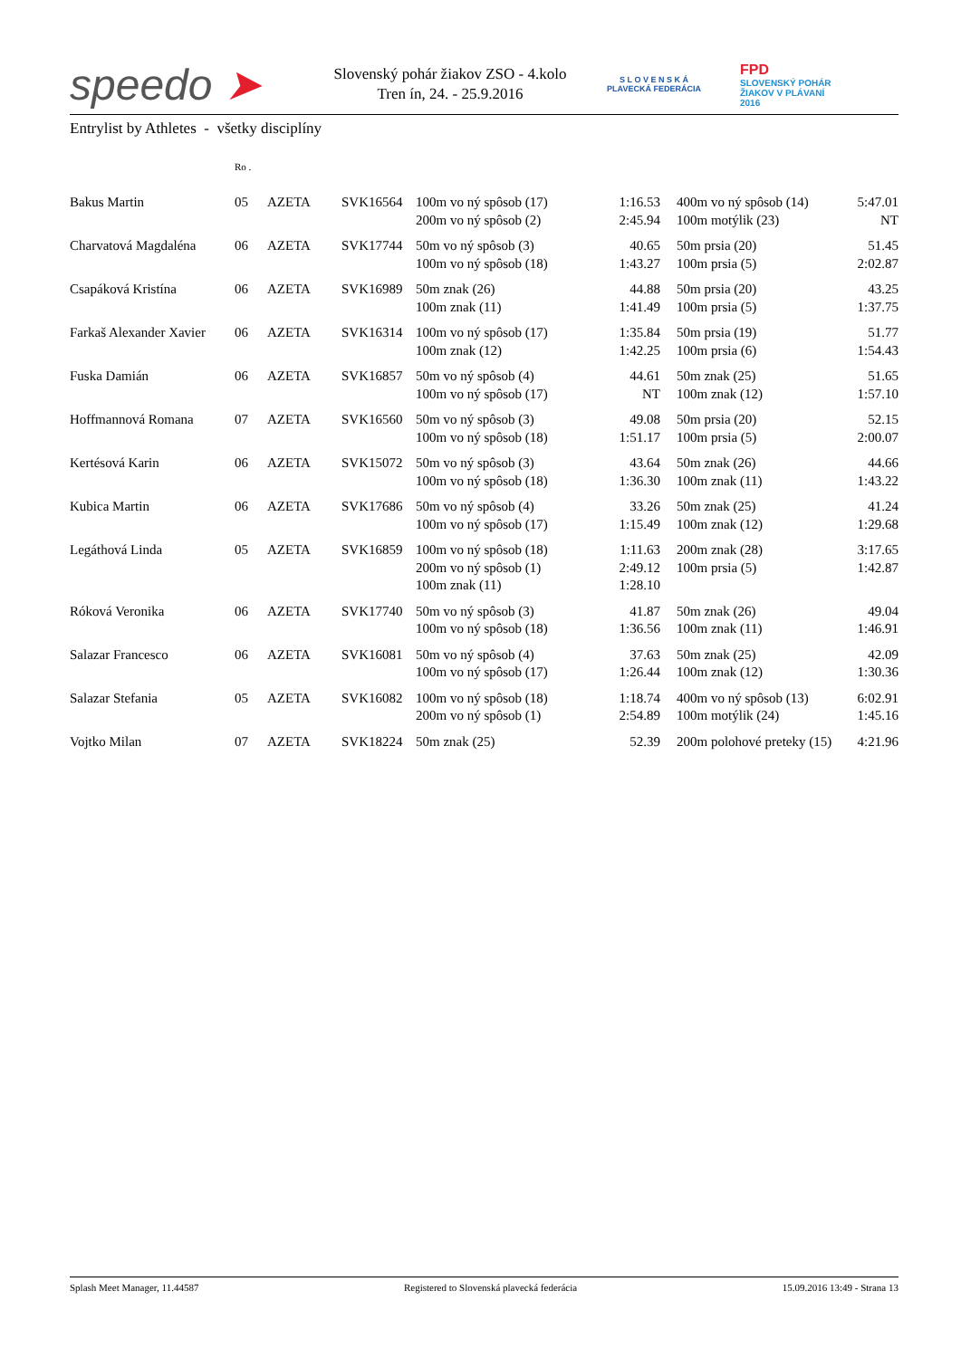speedo ➤
Slovenský pohár žiakov ZSO - 4.kolo
Tren ín, 24. - 25.9.2016
S L O V E N S K Á
PLAVECKÁ FEDERÁCIA
FPD
SLOVENSKÝ POHÁR
ŽIAKOV V PLÁVANÍ
2016
Entrylist by Athletes - všetky disciplíny
| | Ro . | | | | | | | |
| --- | --- | --- | --- | --- | --- | --- | --- | --- |
| Bakus Martin | 05 | AZETA | SVK16564 | 100m vo ný spôsob (17) 200m vo ný spôsob (2) | 1:16.53 2:45.94 | | 400m vo ný spôsob (14) 100m motýlik (23) | 5:47.01 NT |
| Charvatová Magdaléna | 06 | AZETA | SVK17744 | 50m vo ný spôsob (3) 100m vo ný spôsob (18) | 40.65 1:43.27 | | 50m prsia (20) 100m prsia (5) | 51.45 2:02.87 |
| Csapáková Kristína | 06 | AZETA | SVK16989 | 50m znak (26) 100m znak (11) | 44.88 1:41.49 | | 50m prsia (20) 100m prsia (5) | 43.25 1:37.75 |
| Farkaš Alexander Xavier | 06 | AZETA | SVK16314 | 100m vo ný spôsob (17) 100m znak (12) | 1:35.84 1:42.25 | | 50m prsia (19) 100m prsia (6) | 51.77 1:54.43 |
| Fuska Damián | 06 | AZETA | SVK16857 | 50m vo ný spôsob (4) 100m vo ný spôsob (17) | 44.61 NT | | 50m znak (25) 100m znak (12) | 51.65 1:57.10 |
| Hoffmannová Romana | 07 | AZETA | SVK16560 | 50m vo ný spôsob (3) 100m vo ný spôsob (18) | 49.08 1:51.17 | | 50m prsia (20) 100m prsia (5) | 52.15 2:00.07 |
| Kertésová Karin | 06 | AZETA | SVK15072 | 50m vo ný spôsob (3) 100m vo ný spôsob (18) | 43.64 1:36.30 | | 50m znak (26) 100m znak (11) | 44.66 1:43.22 |
| Kubica Martin | 06 | AZETA | SVK17686 | 50m vo ný spôsob (4) 100m vo ný spôsob (17) | 33.26 1:15.49 | | 50m znak (25) 100m znak (12) | 41.24 1:29.68 |
| Legáthová Linda | 05 | AZETA | SVK16859 | 100m vo ný spôsob (18) 200m vo ný spôsob (1) 100m znak (11) | 1:11.63 2:49.12 1:28.10 | | 200m znak (28) 100m prsia (5) | 3:17.65 1:42.87 |
| Róková Veronika | 06 | AZETA | SVK17740 | 50m vo ný spôsob (3) 100m vo ný spôsob (18) | 41.87 1:36.56 | | 50m znak (26) 100m znak (11) | 49.04 1:46.91 |
| Salazar Francesco | 06 | AZETA | SVK16081 | 50m vo ný spôsob (4) 100m vo ný spôsob (17) | 37.63 1:26.44 | | 50m znak (25) 100m znak (12) | 42.09 1:30.36 |
| Salazar Stefania | 05 | AZETA | SVK16082 | 100m vo ný spôsob (18) 200m vo ný spôsob (1) | 1:18.74 2:54.89 | | 400m vo ný spôsob (13) 100m motýlik (24) | 6:02.91 1:45.16 |
| Vojtko Milan | 07 | AZETA | SVK18224 | 50m znak (25) | 52.39 | | 200m polohové preteky (15) | 4:21.96 |
Splash Meet Manager, 11.44587 Registered to Slovenská plavecká federácia 15.09.2016 13:49 - Strana 13